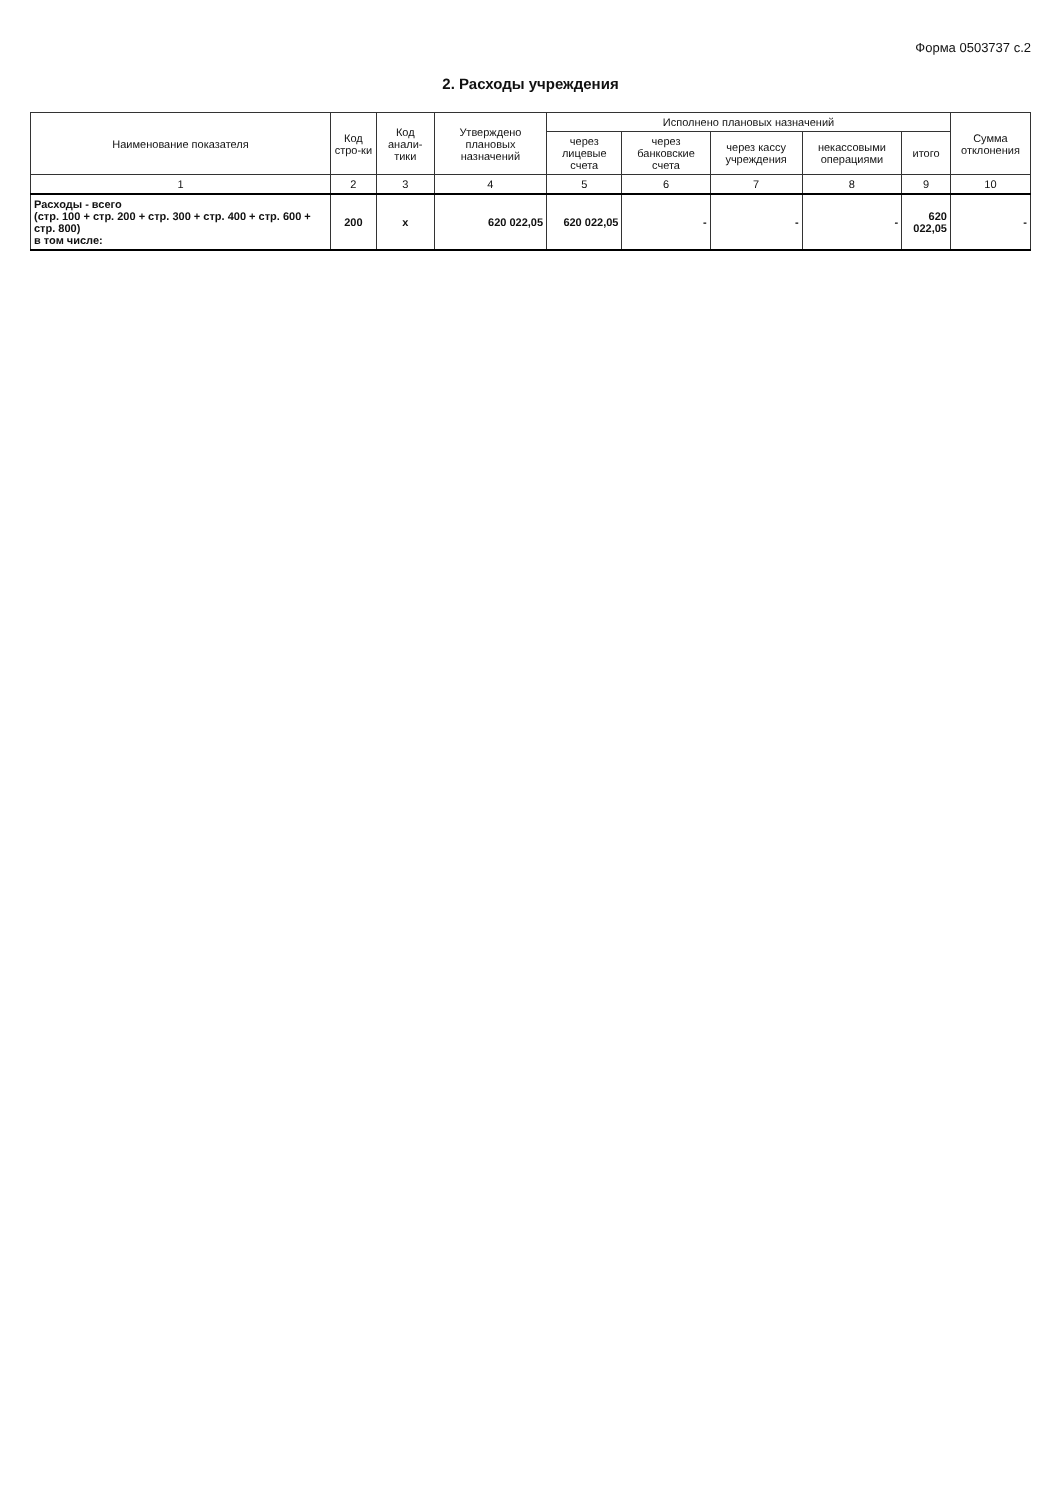Форма 0503737 с.2
2. Расходы учреждения
| Наименование показателя | Код стро-ки | Код анали-тики | Утверждено плановых назначений | Исполнено плановых назначений | | | | | Сумма отклонения |
| --- | --- | --- | --- | --- | --- | --- | --- | --- | --- |
| | | | | через лицевые счета | через банковские счета | через кассу учреждения | некассовыми операциями | итого | |
| 1 | 2 | 3 | 4 | 5 | 6 | 7 | 8 | 9 | 10 |
| Расходы - всего (стр. 100 + стр. 200 + стр. 300 + стр. 400 + стр. 600 + стр. 800) в том числе: | 200 | x | 620 022,05 | 620 022,05 | - | - | - | 620 022,05 | - |